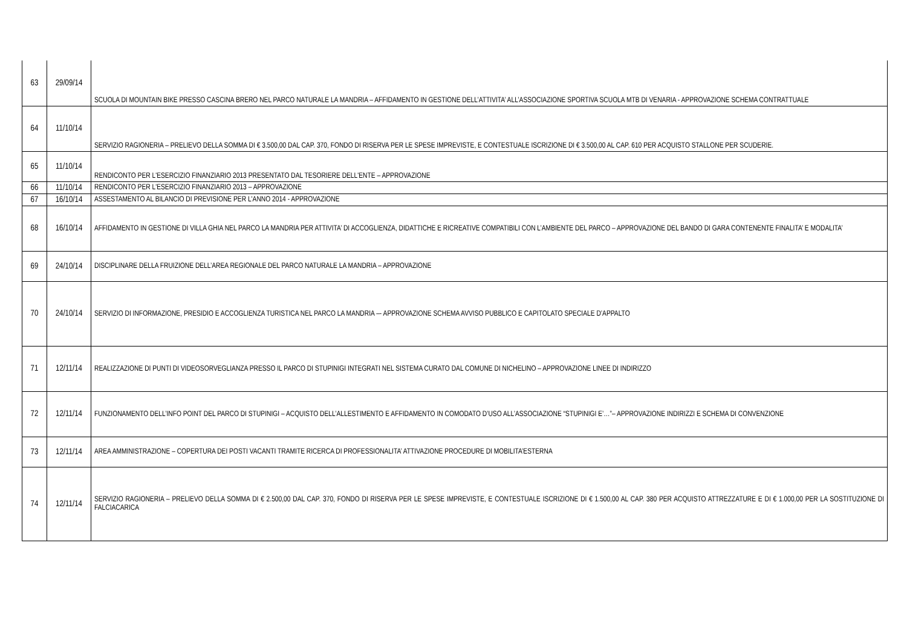| 63 | 29/09/14 | SCUOLA DI MOUNTAIN BIKE PRESSO CASCINA BRERO NEL PARCO NATURALE LA MANDRIA – AFFIDAMENTO IN GESTIONE DELL’ATTIVITA’ ALL’ASSOCIAZIONE SPORTIVA SCUOLA MTB DI VENARIA - APPROVAZIONE SCHEMA CONTRATTUALE |
| 64 | 11/10/14 | SERVIZIO RAGIONERIA – PRELIEVO DELLA SOMMA DI € 3.500,00 DAL CAP. 370, FONDO DI RISERVA PER LE SPESE IMPREVISTE, E CONTESTUALE ISCRIZIONE DI € 3.500,00 AL CAP. 610 PER ACQUISTO STALLONE PER SCUDERIE. |
| 65 | 11/10/14 | RENDICONTO PER L'ESERCIZIO FINANZIARIO 2013 PRESENTATO DAL TESORIERE DELL'ENTE – APPROVAZIONE |
| 66 | 11/10/14 | RENDICONTO PER L'ESERCIZIO FINANZIARIO 2013 – APPROVAZIONE |
| 67 | 16/10/14 | ASSESTAMENTO AL BILANCIO DI PREVISIONE PER L'ANNO 2014 - APPROVAZIONE |
| 68 | 16/10/14 | AFFIDAMENTO IN GESTIONE DI VILLA GHIA NEL PARCO LA MANDRIA PER ATTIVITA’ DI ACCOGLIENZA, DIDATTICHE E RICREATIVE COMPATIBILI CON L’AMBIENTE DEL PARCO – APPROVAZIONE DEL BANDO DI GARA CONTENENTE FINALITA’ E MODALITA’ |
| 69 | 24/10/14 | DISCIPLINARE DELLA FRUIZIONE DELL’AREA REGIONALE DEL PARCO NATURALE LA MANDRIA – APPROVAZIONE |
| 70 | 24/10/14 | SERVIZIO DI INFORMAZIONE, PRESIDIO E ACCOGLIENZA TURISTICA NEL PARCO LA MANDRIA –- APPROVAZIONE SCHEMA AVVISO PUBBLICO E CAPITOLATO SPECIALE D’APPALTO |
| 71 | 12/11/14 | REALIZZAZIONE DI PUNTI DI VIDEOSORVEGLIANZA PRESSO IL PARCO DI STUPINIGI INTEGRATI NEL SISTEMA CURATO DAL COMUNE DI NICHELINO – APPROVAZIONE LINEE DI INDIRIZZO |
| 72 | 12/11/14 | FUNZIONAMENTO DELL’INFO POINT DEL PARCO DI STUPINIGI – ACQUISTO DELL’ALLESTIMENTO E AFFIDAMENTO IN COMODATO D’USO ALL’ASSOCIAZIONE “STUPINIGI E’…”– APPROVAZIONE INDIRIZZI E SCHEMA DI CONVENZIONE |
| 73 | 12/11/14 | AREA AMMINISTRAZIONE – COPERTURA DEI POSTI VACANTI TRAMITE RICERCA DI PROFESSIONALITA’ ATTIVAZIONE PROCEDURE DI MOBILITA’ESTERNA |
| 74 | 12/11/14 | SERVIZIO RAGIONERIA – PRELIEVO DELLA SOMMA DI € 2.500,00 DAL CAP. 370, FONDO DI RISERVA PER LE SPESE IMPREVISTE, E CONTESTUALE ISCRIZIONE DI € 1.500,00 AL CAP. 380 PER ACQUISTO ATTREZZATURE E DI € 1.000,00 PER LA SOSTITUZIONE DI FALCIACARICA |